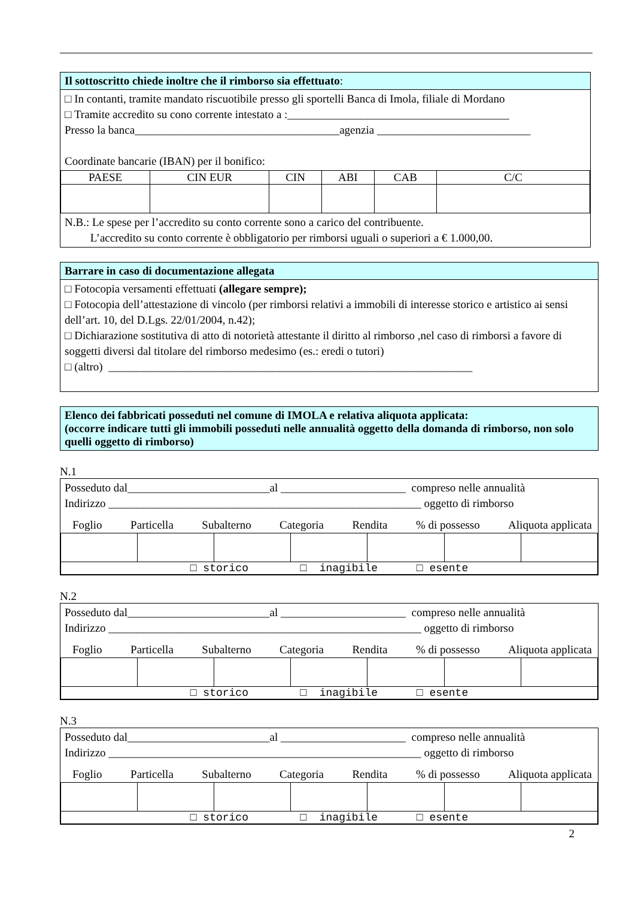Il sottoscritto chiede inoltre che il rimborso sia effettuato:
□ In contanti, tramite mandato riscuotibile presso gli sportelli Banca di Imola, filiale di Mordano
□ Tramite accredito su cono corrente intestato a :_______________________________________
Presso la banca____________________________________agenzia ___________________________
Coordinate bancarie (IBAN) per il bonifico:
| PAESE | CIN EUR | CIN | ABI | CAB | C/C |
N.B.: Le spese per l’accredito su conto corrente sono a carico del contribuente.
L’accredito su conto corrente è obbligatorio per rimborsi uguali o superiori a € 1.000,00.
Barrare in caso di documentazione allegata
□ Fotocopia versamenti effettuati (allegare sempre);
□ Fotocopia dell’attestazione di vincolo (per rimborsi relativi a immobili di interesse storico e artistico ai sensi dell’art. 10, del D.Lgs. 22/01/2004, n.42);
□ Dichiarazione sostitutiva di atto di notorietà attestante il diritto al rimborso ,nel caso di rimborsi a favore di soggetti diversi dal titolare del rimborso medesimo (es.: eredi o tutori)
□ (altro) ________________________________________________________________
Elenco dei fabbricati posseduti nel comune di IMOLA e relativa aliquota applicata:
(occorre indicare tutti gli immobili posseduti nelle annualità oggetto della domanda di rimborso, non solo quelli oggetto di rimborso)
N.1
Posseduto dal_________________________al ______________________ compreso nelle annualità
Indirizzo _______________________________________________________ oggetto di rimborso
Foglio Particella Subalterno Categoria Rendita% di possesso Aliquota applicata
| □ storico □ inagibile □ esente | | | | | | |
N.2
Posseduto dal_________________________al ______________________ compreso nelle annualità
Indirizzo _______________________________________________________ oggetto di rimborso
Foglio Particella Subalterno Categoria Rendita% di possesso Aliquota applicata
| □ storico □ inagibile □ esente | | | | | | |
N.3
Posseduto dal_________________________al ______________________ compreso nelle annualità
Indirizzo _______________________________________________________ oggetto di rimborso
Foglio Particella Subalterno Categoria Rendita% di possesso Aliquota applicata
| □ storico □ inagibile □ esente | | | | | | |
2